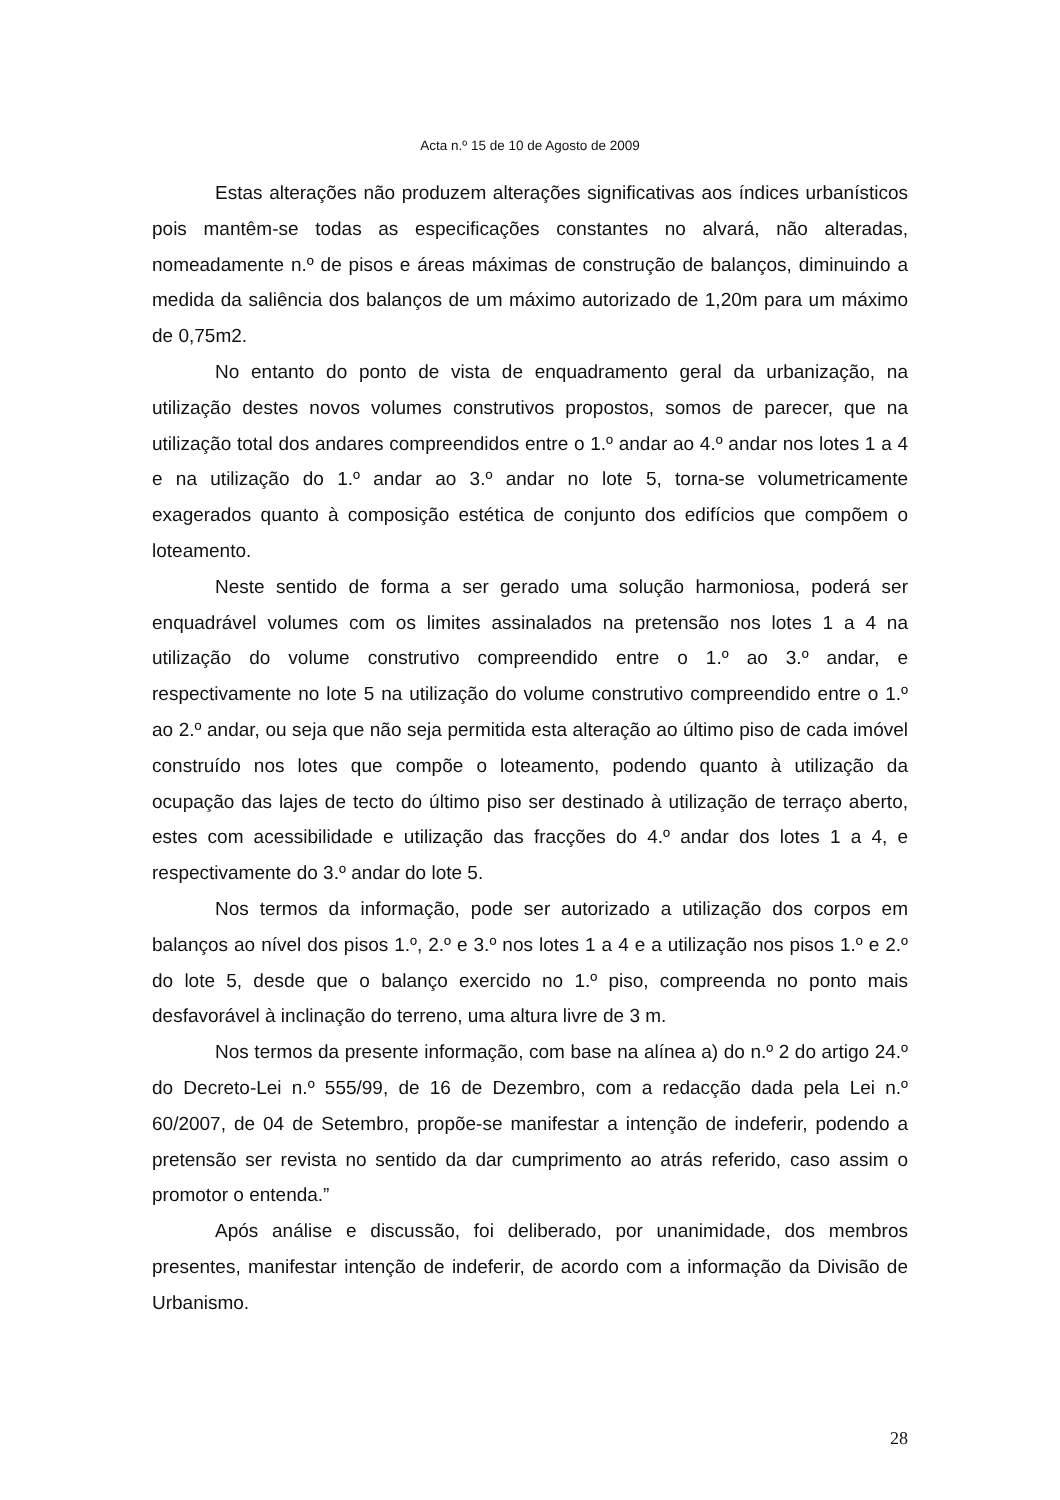Acta n.º 15 de 10 de Agosto de 2009
Estas alterações não produzem alterações significativas aos índices urbanísticos pois mantêm-se todas as especificações constantes no alvará, não alteradas, nomeadamente n.º de pisos e áreas máximas de construção de balanços, diminuindo a medida da saliência dos balanços de um máximo autorizado de 1,20m para um máximo de 0,75m2.
No entanto do ponto de vista de enquadramento geral da urbanização, na utilização destes novos volumes construtivos propostos, somos de parecer, que na utilização total dos andares compreendidos entre o 1.º andar ao 4.º andar nos lotes 1 a 4 e na utilização do 1.º andar ao 3.º andar no lote 5, torna-se volumetricamente exagerados quanto à composição estética de conjunto dos edifícios que compõem o loteamento.
Neste sentido de forma a ser gerado uma solução harmoniosa, poderá ser enquadrável volumes com os limites assinalados na pretensão nos lotes 1 a 4 na utilização do volume construtivo compreendido entre o 1.º ao 3.º andar, e respectivamente no lote 5 na utilização do volume construtivo compreendido entre o 1.º ao 2.º andar, ou seja que não seja permitida esta alteração ao último piso de cada imóvel construído nos lotes que compõe o loteamento, podendo quanto à utilização da ocupação das lajes de tecto do último piso ser destinado à utilização de terraço aberto, estes com acessibilidade e utilização das fracções do 4.º andar dos lotes 1 a 4, e respectivamente do 3.º andar do lote 5.
Nos termos da informação, pode ser autorizado a utilização dos corpos em balanços ao nível dos pisos 1.º, 2.º e 3.º nos lotes 1 a 4 e a utilização nos pisos 1.º e 2.º do lote 5, desde que o balanço exercido no 1.º piso, compreenda no ponto mais desfavorável à inclinação do terreno, uma altura livre de 3 m.
Nos termos da presente informação, com base na alínea a) do n.º 2 do artigo 24.º do Decreto-Lei n.º 555/99, de 16 de Dezembro, com a redacção dada pela Lei n.º 60/2007, de 04 de Setembro, propõe-se manifestar a intenção de indeferir, podendo a pretensão ser revista no sentido da dar cumprimento ao atrás referido, caso assim o promotor o entenda.”
Após análise e discussão, foi deliberado, por unanimidade, dos membros presentes, manifestar intenção de indeferir, de acordo com a informação da Divisão de Urbanismo.
28